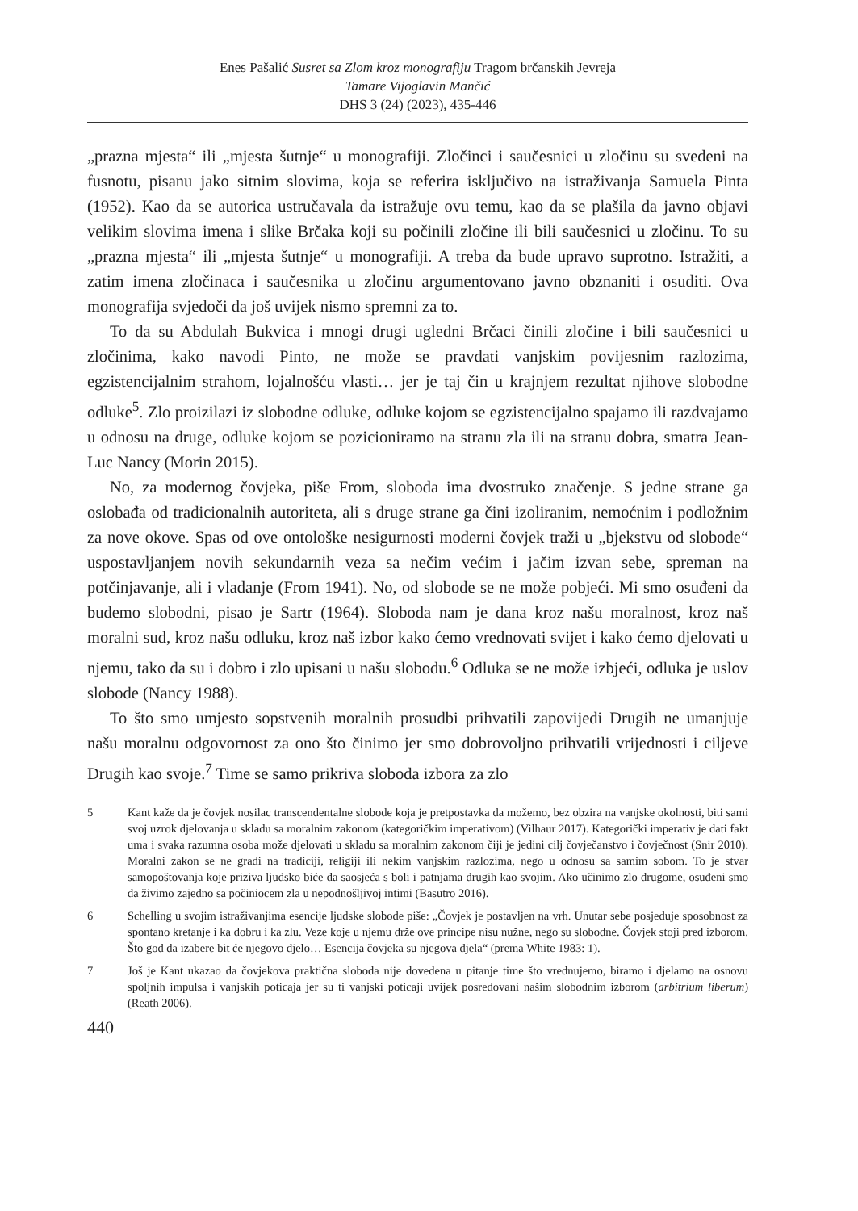Enes Pašalić Susret sa Zlom kroz monografiju Tragom brčanskih Jevreja
Tamare Vijoglavin Mančić
DHS 3 (24) (2023), 435-446
„prazna mjesta“ ili „mjesta šutnje“ u monografiji. Zločinci i saučesnici u zločinu su svedeni na fusnotu, pisanu jako sitnim slovima, koja se referira isključivo na istraživanja Samuela Pinta (1952). Kao da se autorica ustručavala da istražuje ovu temu, kao da se plašila da javno objavi velikim slovima imena i slike Brčaka koji su počinili zločine ili bili saučesnici u zločinu. To su „prazna mjesta“ ili „mjesta šutnje“ u monografiji. A treba da bude upravo suprotno. Istražiti, a zatim imena zločinaca i saučesnika u zločinu argumentovano javno obznaniti i osuditi. Ova monografija svjedoči da još uvijek nismo spremni za to.
To da su Abdulah Bukvica i mnogi drugi ugledni Brčaci činili zločine i bili saučesnici u zločinima, kako navodi Pinto, ne može se pravdati vanjskim povijesnim razlozima, egzistencijalnim strahom, lojalnošću vlasti… jer je taj čin u krajnjem rezultat njihove slobodne odluke<sup>5</sup>. Zlo proizilazi iz slobodne odluke, odluke kojom se egzistencijalno spajamo ili razdvajamo u odnosu na druge, odluke kojom se pozicioniramo na stranu zla ili na stranu dobra, smatra Jean-Luc Nancy (Morin 2015).
No, za modernog čovjeka, piše From, sloboda ima dvostruko značenje. S jedne strane ga oslobađa od tradicionalnih autoriteta, ali s druge strane ga čini izoliranim, nemoćnim i podložnim za nove okove. Spas od ove ontološke nesigurnosti moderni čovjek traži u „bjekstvu od slobode“ uspostavljanjem novih sekundarnih veza sa nečim većim i jačim izvan sebe, spreman na potčinjavanje, ali i vladanje (From 1941). No, od slobode se ne može pobjeći. Mi smo osuđeni da budemo slobodni, pisao je Sartr (1964). Sloboda nam je dana kroz našu moralnost, kroz naš moralni sud, kroz našu odluku, kroz naš izbor kako ćemo vrednovati svijet i kako ćemo djelovati u njemu, tako da su i dobro i zlo upisani u našu slobodu.<sup>6</sup> Odluka se ne može izbjeći, odluka je uslov slobode (Nancy 1988).
To što smo umjesto sopstvenih moralnih prosudbi prihvatili zapovijedi Drugih ne umanjuje našu moralnu odgovornost za ono što činimo jer smo dobrovoljno prihvatili vrijednosti i ciljeve Drugih kao svoje.<sup>7</sup> Time se samo prikriva sloboda izbora za zlo
5 Kant kaže da je čovjek nosilac transcendentalne slobode koja je pretpostavka da možemo, bez obzira na vanjske okolnosti, biti sami svoj uzrok djelovanja u skladu sa moralnim zakonom (kategoričkim imperativom) (Vilhaur 2017). Kategorički imperativ je dati fakt uma i svaka razumna osoba može djelovati u skladu sa moralnim zakonom čiji je jedini cilj čovječanstvo i čovječnost (Snir 2010). Moralni zakon se ne gradi na tradiciji, religiji ili nekim vanjskim razlozima, nego u odnosu sa samim sobom. To je stvar samopoštovanja koje priziva ljudsko biće da saosjeća s boli i patnjama drugih kao svojim. Ako učinimo zlo drugome, osuđeni smo da živimo zajedno sa počiniocem zla u nepodnošljivoj intimi (Basutro 2016).
6 Schelling u svojim istraživanjima esencije ljudske slobode piše: „Čovjek je postavljen na vrh. Unutar sebe posjeduje sposobnost za spontano kretanje i ka dobru i ka zlu. Veze koje u njemu drže ove principe nisu nužne, nego su slobodne. Čovjek stoji pred izborom. Što god da izabere bit će njegovo djelo… Esencija čovjeka su njegova djela“ (prema White 1983: 1).
7 Još je Kant ukazao da čovjekova praktična sloboda nije dovedena u pitanje time što vrednujemo, biramo i djelamo na osnovu spoljnih impulsa i vanjskih poticaja jer su ti vanjski poticaji uvijek posredovani našim slobodnim izborom (arbitrium liberum) (Reath 2006).
440